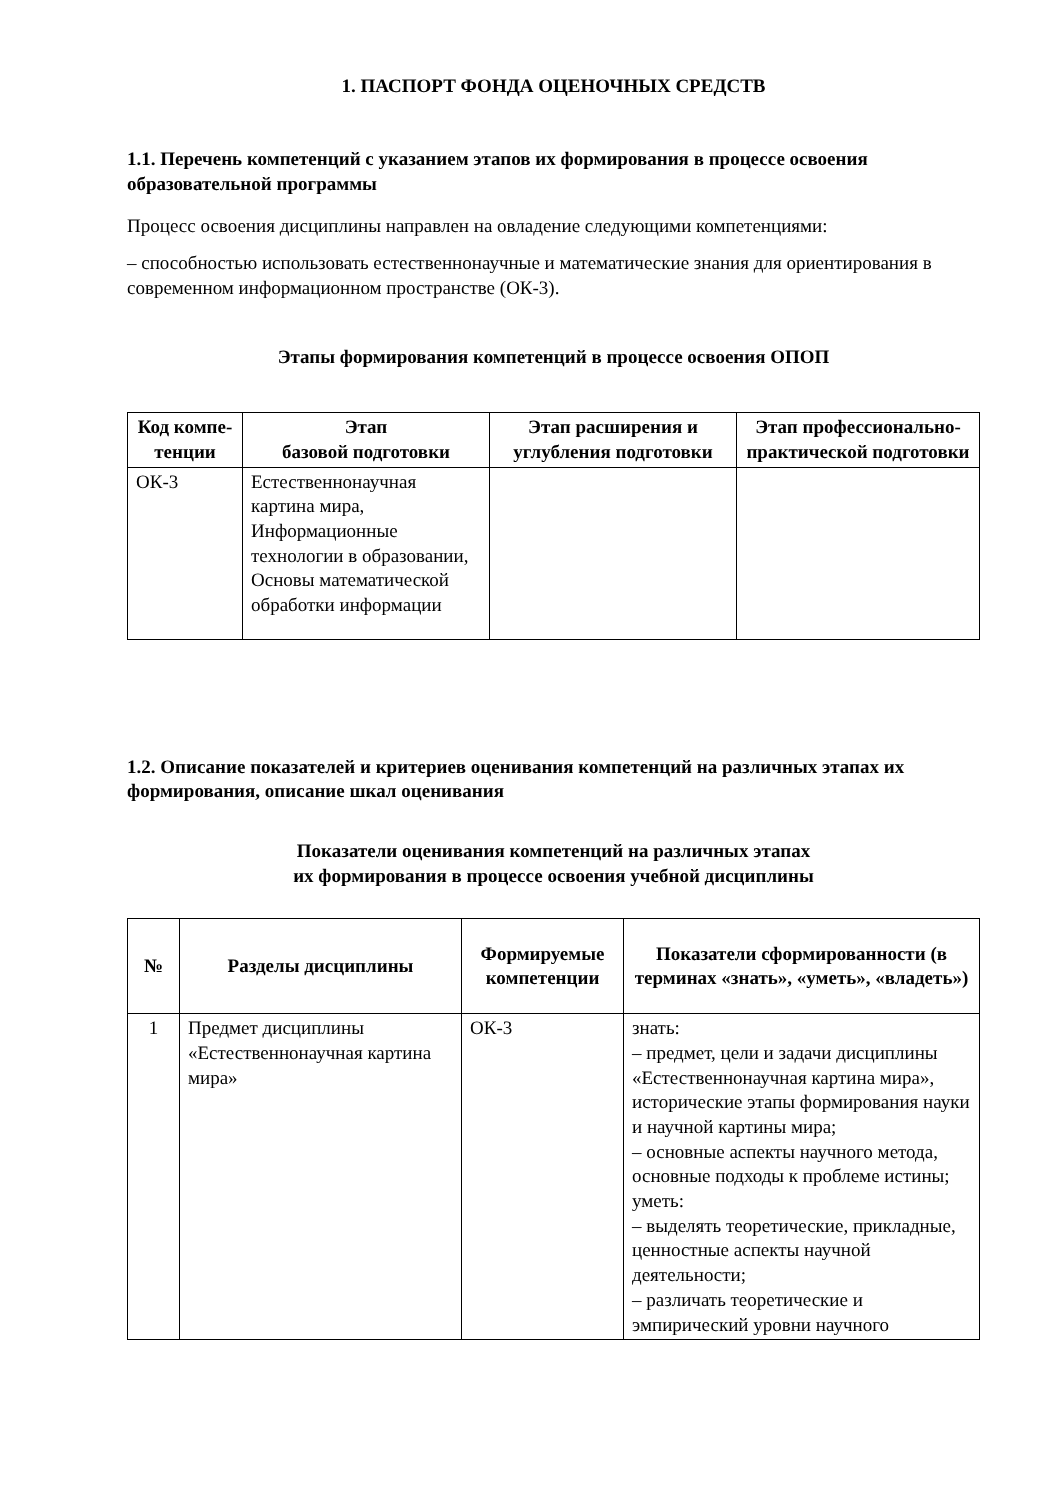1. ПАСПОРТ ФОНДА ОЦЕНОЧНЫХ СРЕДСТВ
1.1. Перечень компетенций с указанием этапов их формирования в процессе освоения образовательной программы
Процесс освоения дисциплины направлен на овладение следующими компетенциями:
– способностью использовать естественнонаучные и математические знания для ориентирования в современном информационном пространстве (ОК-3).
Этапы формирования компетенций в процессе освоения ОПОП
| Код компе-тенции | Этап базовой подготовки | Этап расширения и углубления подготовки | Этап профессионально-практической подготовки |
| --- | --- | --- | --- |
| ОК-3 | Естественнонаучная картина мира, Информационные технологии в образовании, Основы математической обработки информации | | |
1.2. Описание показателей и критериев оценивания компетенций на различных этапах их формирования, описание шкал оценивания
Показатели оценивания компетенций на различных этапах
их формирования в процессе освоения учебной дисциплины
| № | Разделы дисциплины | Формируемые компетенции | Показатели сформированности (в терминах «знать», «уметь», «владеть») |
| --- | --- | --- | --- |
| 1 | Предмет дисциплины «Естественнонаучная картина мира» | ОК-3 | знать: – предмет, цели и задачи дисциплины «Естественнонаучная картина мира», исторические этапы формирования науки и научной картины мира; – основные аспекты научного метода, основные подходы к проблеме истины; уметь: – выделять теоретические, прикладные, ценностные аспекты научной деятельности; – различать теоретические и эмпирический уровни научного |